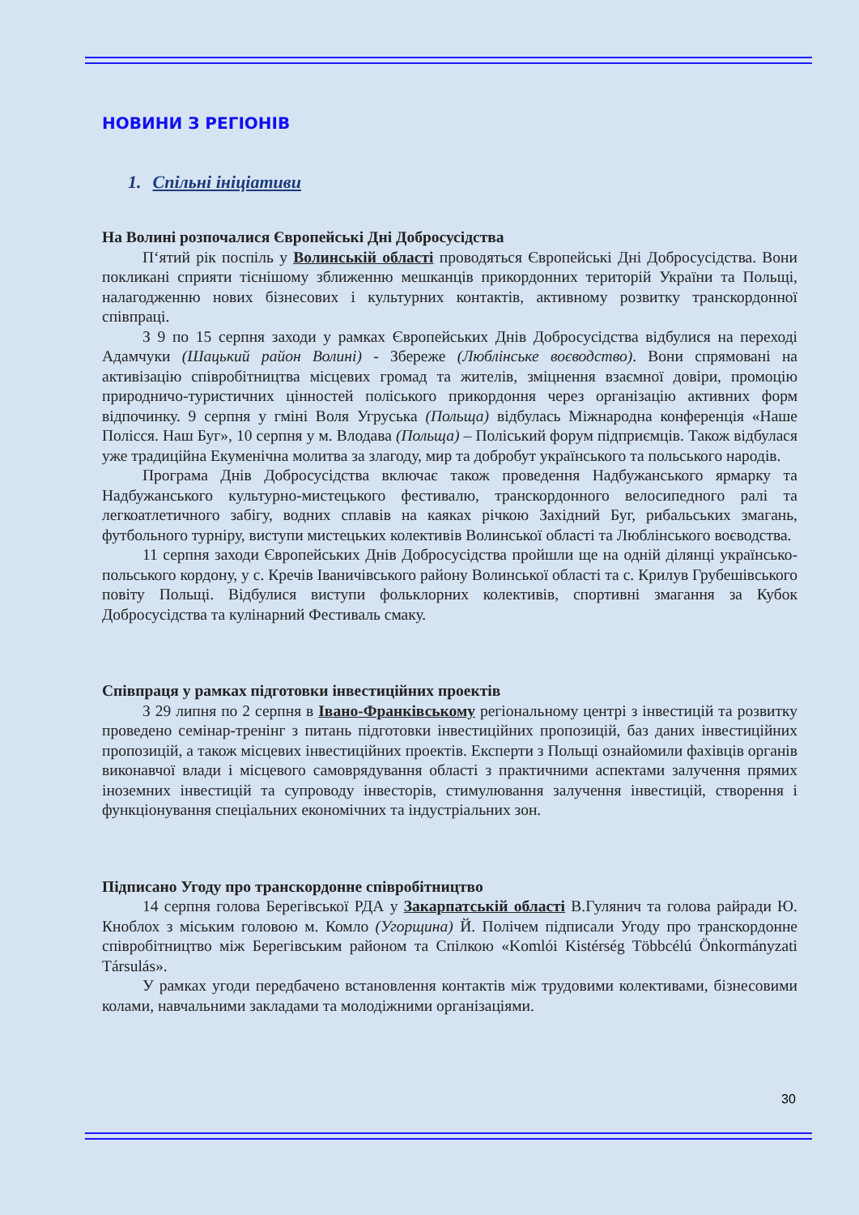НОВИНИ З РЕГІОНІВ
1. Спільні ініціативи
На Волині розпочалися Європейські Дні Добросусідства
П‘ятий рік поспіль у Волинській області проводяться Європейські Дні Добросусідства. Вони покликані сприяти тіснішому зближенню мешканців прикордонних територій України та Польщі, налагодженню нових бізнесових і культурних контактів, активному розвитку транскордонної співпраці.
З 9 по 15 серпня заходи у рамках Європейських Днів Добросусідства відбулися на переході Адамчуки (Шацький район Волині) - Збереже (Люблінське воєводство). Вони спрямовані на активізацію співробітництва місцевих громад та жителів, зміцнення взаємної довіри, промоцію природничо-туристичних цінностей поліського прикордоння через організацію активних форм відпочинку. 9 серпня у гміні Воля Угруська (Польща) відбулась Міжнародна конференція «Наше Полісся. Наш Буг», 10 серпня у м. Влодава (Польща) – Поліський форум підприємців. Також відбулася уже традиційна Екуменічна молитва за злагоду, мир та добробут українського та польського народів.
Програма Днів Добросусідства включає також проведення Надбужанського ярмарку та Надбужанського культурно-мистецького фестивалю, транскордонного велосипедного ралі та легкоатлетичного забігу, водних сплавів на каяках річкою Західний Буг, рибальських змагань, футбольного турніру, виступи мистецьких колективів Волинської області та Люблінського воєводства.
11 серпня заходи Європейських Днів Добросусідства пройшли ще на одній ділянці українсько-польського кордону, у с. Кречів Іваничівського району Волинської області та с. Крилув Грубешівського повіту Польщі. Відбулися виступи фольклорних колективів, спортивні змагання за Кубок Добросусідства та кулінарний Фестиваль смаку.
Співпраця у рамках підготовки інвестиційних проектів
З 29 липня по 2 серпня в Івано-Франківському регіональному центрі з інвестицій та розвитку проведено семінар-тренінг з питань підготовки інвестиційних пропозицій, баз даних інвестиційних пропозицій, а також місцевих інвестиційних проектів. Експерти з Польщі ознайомили фахівців органів виконавчої влади і місцевого самоврядування області з практичними аспектами залучення прямих іноземних інвестицій та супроводу інвесторів, стимулювання залучення інвестицій, створення і функціонування спеціальних економічних та індустріальних зон.
Підписано Угоду про транскордонне співробітництво
14 серпня голова Берегівської РДА у Закарпатській області В.Гулянич та голова райради Ю. Кноблох з міським головою м. Комло (Угорщина) Й. Полічем підписали Угоду про транскордонне співробітництво між Берегівським районом та Спілкою «Komlói Kistérség Többcélú Önkormányzati Társulás».
У рамках угоди передбачено встановлення контактів між трудовими колективами, бізнесовими колами, навчальними закладами та молодіжними організаціями.
30